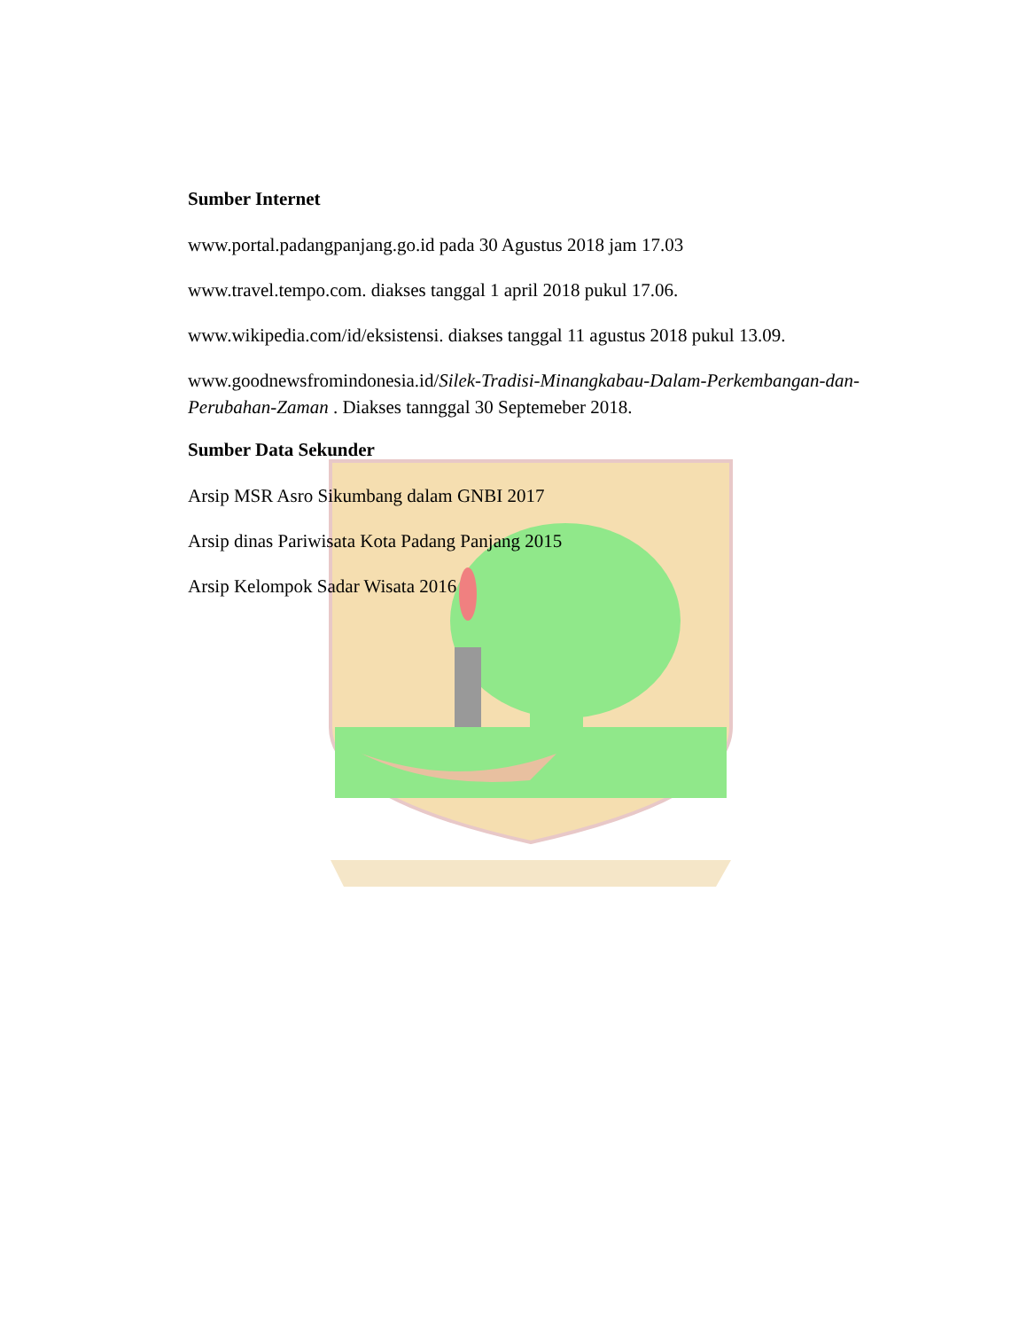Sumber Internet
www.portal.padangpanjang.go.id pada 30 Agustus 2018 jam 17.03
www.travel.tempo.com. diakses tanggal 1 april 2018 pukul 17.06.
www.wikipedia.com/id/eksistensi. diakses tanggal 11 agustus 2018 pukul 13.09.
www.goodnewsfromindonesia.id/Silek-Tradisi-Minangkabau-Dalam-Perkembangan-dan-Perubahan-Zaman . Diakses tannggal 30 Septemeber 2018.
Sumber Data Sekunder
Arsip MSR Asro Sikumbang dalam GNBI 2017
Arsip dinas Pariwisata Kota Padang Panjang 2015
Arsip Kelompok Sadar Wisata 2016